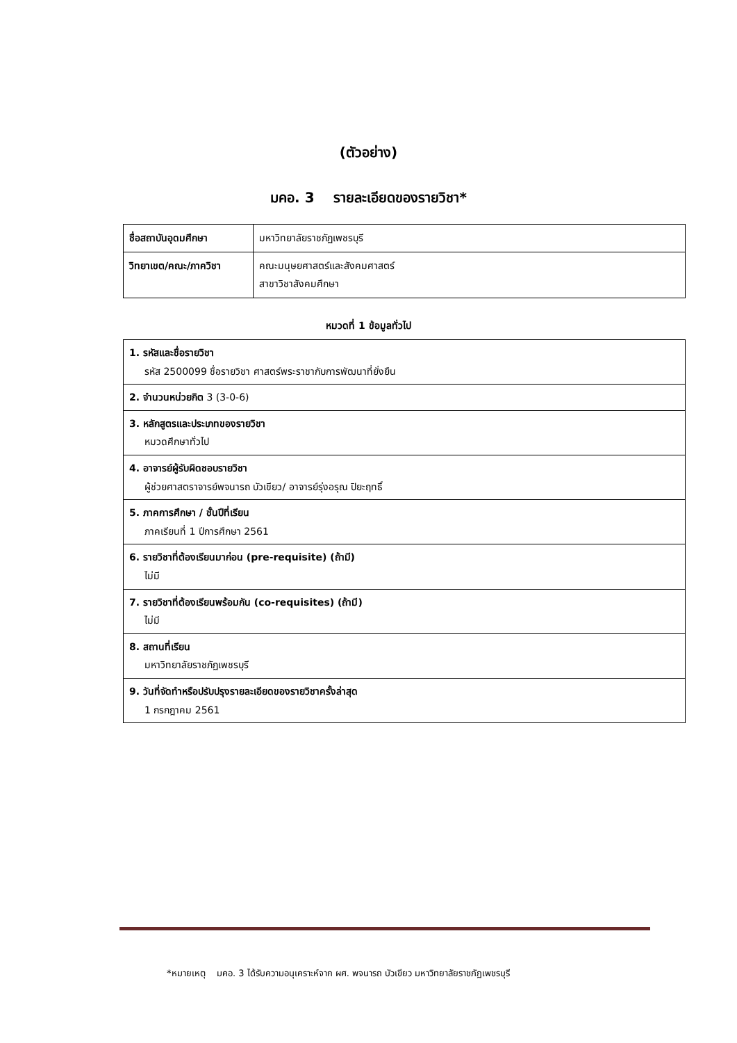(ตัวอย่าง)
มคอ. 3 รายละเอียดของรายวิชา*
| ชื่อสถาบันอุดมศึกษา | มหาวิทยาลัยราชภัฏเพชรบุรี |
| วิทยาเขต/คณะ/ภาควิชา | คณะมนุษยศาสตร์และสังคมศาสตร์ สาขาวิชาสังคมศึกษา |
หมวดที่ 1 ข้อมูลทั่วไป
| 1. รหัสและชื่อรายวิชา รหัส 2500099 ชื่อรายวิชา ศาสตร์พระราชากับการพัฒนาที่ยั่งยืน |
| 2. จำนวนหน่วยกิต 3 (3-0-6) |
| 3. หลักสูตรและประเภทของรายวิชา หมวดศึกษาทั่วไป |
| 4. อาจารย์ผู้รับผิดชอบรายวิชา ผู้ช่วยศาสตราจารย์พจนารถ บัวเขียว/ อาจารย์รุ่งอรุณ ปิยะฤทธิ์ |
| 5. ภาคการศึกษา / ชั้นปีที่เรียน ภาคเรียนที่ 1 ปีการศึกษา 2561 |
| 6. รายวิชาที่ต้องเรียนมาก่อน (pre-requisite) (ถ้ามี) ไม่มี |
| 7. รายวิชาที่ต้องเรียนพร้อมกัน (co-requisites) (ถ้ามี) ไม่มี |
| 8. สถานที่เรียน มหาวิทยาลัยราชภัฏเพชรบุรี |
| 9. วันที่จัดทำหรือปรับปรุงรายละเอียดของรายวิชาครั้งล่าสุด 1 กรกฎาคม 2561 |
*หมายเหตุ มคอ. 3 ได้รับความอนุเคราะห์จาก ผศ. พจนารถ บัวเขียว มหาวิทยาลัยราชภัฏเพชรบุรี